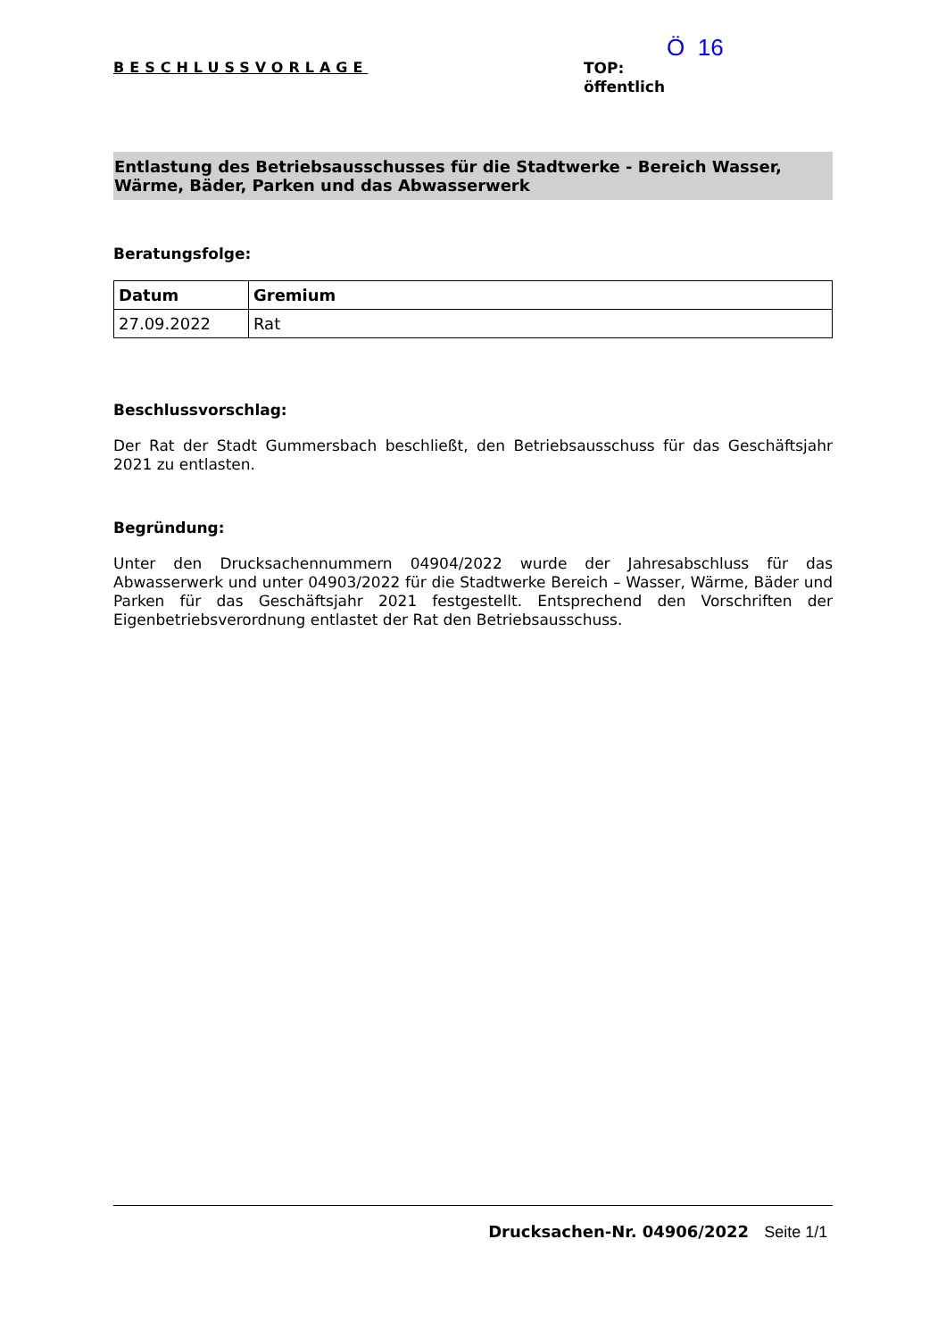BESCHLUSSVORLAGE
Ö 16
TOP:
öffentlich
Entlastung des Betriebsausschusses für die Stadtwerke - Bereich Wasser, Wärme, Bäder, Parken und das Abwasserwerk
Beratungsfolge:
| Datum | Gremium |
| --- | --- |
| 27.09.2022 | Rat |
Beschlussvorschlag:
Der Rat der Stadt Gummersbach beschließt, den Betriebsausschuss für das Geschäftsjahr 2021 zu entlasten.
Begründung:
Unter den Drucksachennummern 04904/2022 wurde der Jahresabschluss für das Abwasserwerk und unter 04903/2022 für die Stadtwerke Bereich – Wasser, Wärme, Bäder und Parken für das Geschäftsjahr 2021 festgestellt. Entsprechend den Vorschriften der Eigenbetriebsverordnung entlastet der Rat den Betriebsausschuss.
Drucksachen-Nr. 04906/2022 Seite 1/1